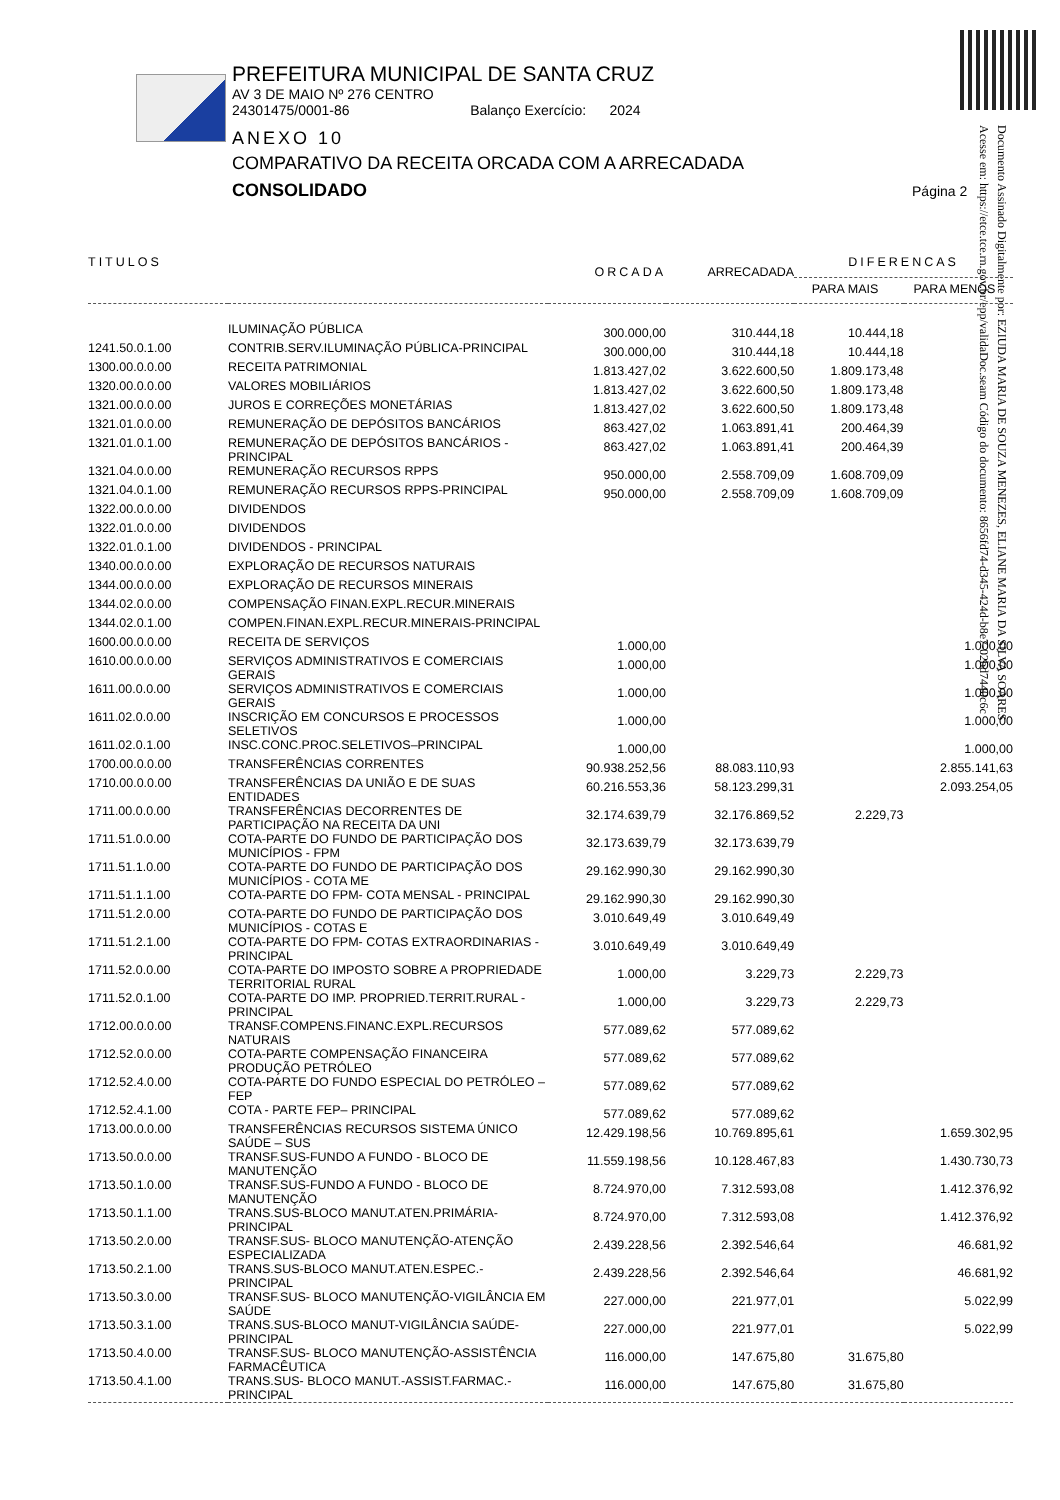PREFEITURA MUNICIPAL DE SANTA CRUZ
AV 3 DE MAIO Nº 276 CENTRO
24301475/0001-86 Balanço Exercício: 2024
ANEXO 10
COMPARATIVO DA RECEITA ORCADA COM A ARRECADADA
CONSOLIDADO Página 2
Documento Assinado Digitalmente por: EZIUDA MARIA DE SOUZA MENEZES, ELIANE MARIA DA SILVA SOARES
Acesse em: https://etce.tce.rn.gov.br/epp/validaDoc.seam Código do documento: 8656fd74-d345-424d-b8e7-02bd7440c6c
| TITULOS | | ORCADA | ARRECADADA | DIFERENCAS PARA MAIS PARA MENOS | |
| --- | --- | --- | --- | --- | --- |
| | ILUMINAÇÃO PÚBLICA | 300.000,00 | 310.444,18 | 10.444,18 | |
| 1241.50.0.1.00 | CONTRIB.SERV.ILUMINAÇÃO PÚBLICA-PRINCIPAL | 300.000,00 | 310.444,18 | 10.444,18 | |
| 1300.00.0.0.00 | RECEITA PATRIMONIAL | 1.813.427,02 | 3.622.600,50 | 1.809.173,48 | |
| 1320.00.0.0.00 | VALORES MOBILIÁRIOS | 1.813.427,02 | 3.622.600,50 | 1.809.173,48 | |
| 1321.00.0.0.00 | JUROS E CORREÇÕES MONETÁRIAS | 1.813.427,02 | 3.622.600,50 | 1.809.173,48 | |
| 1321.01.0.0.00 | REMUNERAÇÃO DE DEPÓSITOS BANCÁRIOS | 863.427,02 | 1.063.891,41 | 200.464,39 | |
| 1321.01.0.1.00 | REMUNERAÇÃO DE DEPÓSITOS BANCÁRIOS - PRINCIPAL | 863.427,02 | 1.063.891,41 | 200.464,39 | |
| 1321.04.0.0.00 | REMUNERAÇÃO RECURSOS RPPS | 950.000,00 | 2.558.709,09 | 1.608.709,09 | |
| 1321.04.0.1.00 | REMUNERAÇÃO RECURSOS RPPS-PRINCIPAL | 950.000,00 | 2.558.709,09 | 1.608.709,09 | |
| 1322.00.0.0.00 | DIVIDENDOS | | | | |
| 1322.01.0.0.00 | DIVIDENDOS | | | | |
| 1322.01.0.1.00 | DIVIDENDOS - PRINCIPAL | | | | |
| 1340.00.0.0.00 | EXPLORAÇÃO DE RECURSOS NATURAIS | | | | |
| 1344.00.0.0.00 | EXPLORAÇÃO DE RECURSOS MINERAIS | | | | |
| 1344.02.0.0.00 | COMPENSAÇÃO FINAN.EXPL.RECUR.MINERAIS | | | | |
| 1344.02.0.1.00 | COMPEN.FINAN.EXPL.RECUR.MINERAIS-PRINCIPAL | | | | |
| 1600.00.0.0.00 | RECEITA DE SERVIÇOS | 1.000,00 | | | 1.000,00 |
| 1610.00.0.0.00 | SERVIÇOS ADMINISTRATIVOS E COMERCIAIS GERAIS | 1.000,00 | | | 1.000,00 |
| 1611.00.0.0.00 | SERVIÇOS ADMINISTRATIVOS E COMERCIAIS GERAIS | 1.000,00 | | | 1.000,00 |
| 1611.02.0.0.00 | INSCRIÇÃO EM CONCURSOS E PROCESSOS SELETIVOS | 1.000,00 | | | 1.000,00 |
| 1611.02.0.1.00 | INSC.CONC.PROC.SELETIVOS–PRINCIPAL | 1.000,00 | | | 1.000,00 |
| 1700.00.0.0.00 | TRANSFERÊNCIAS CORRENTES | 90.938.252,56 | 88.083.110,93 | | 2.855.141,63 |
| 1710.00.0.0.00 | TRANSFERÊNCIAS DA UNIÃO E DE SUAS ENTIDADES | 60.216.553,36 | 58.123.299,31 | | 2.093.254,05 |
| 1711.00.0.0.00 | TRANSFERÊNCIAS DECORRENTES DE PARTICIPAÇÃO NA RECEITA DA UNI | 32.174.639,79 | 32.176.869,52 | 2.229,73 | |
| 1711.51.0.0.00 | COTA-PARTE DO FUNDO DE PARTICIPAÇÃO DOS MUNICÍPIOS - FPM | 32.173.639,79 | 32.173.639,79 | | |
| 1711.51.1.0.00 | COTA-PARTE DO FUNDO DE PARTICIPAÇÃO DOS MUNICÍPIOS - COTA ME | 29.162.990,30 | 29.162.990,30 | | |
| 1711.51.1.1.00 | COTA-PARTE DO FPM- COTA MENSAL - PRINCIPAL | 29.162.990,30 | 29.162.990,30 | | |
| 1711.51.2.0.00 | COTA-PARTE DO FUNDO DE PARTICIPAÇÃO DOS MUNICÍPIOS - COTAS E | 3.010.649,49 | 3.010.649,49 | | |
| 1711.51.2.1.00 | COTA-PARTE DO FPM- COTAS EXTRAORDINARIAS - PRINCIPAL | 3.010.649,49 | 3.010.649,49 | | |
| 1711.52.0.0.00 | COTA-PARTE DO IMPOSTO SOBRE A PROPRIEDADE TERRITORIAL RURAL | 1.000,00 | 3.229,73 | 2.229,73 | |
| 1711.52.0.1.00 | COTA-PARTE DO IMP. PROPRIED.TERRIT.RURAL - PRINCIPAL | 1.000,00 | 3.229,73 | 2.229,73 | |
| 1712.00.0.0.00 | TRANSF.COMPENS.FINANC.EXPL.RECURSOS NATURAIS | 577.089,62 | 577.089,62 | | |
| 1712.52.0.0.00 | COTA-PARTE COMPENSAÇÃO FINANCEIRA PRODUÇÃO PETRÓLEO | 577.089,62 | 577.089,62 | | |
| 1712.52.4.0.00 | COTA-PARTE DO FUNDO ESPECIAL DO PETRÓLEO – FEP | 577.089,62 | 577.089,62 | | |
| 1712.52.4.1.00 | COTA - PARTE FEP– PRINCIPAL | 577.089,62 | 577.089,62 | | |
| 1713.00.0.0.00 | TRANSFERÊNCIAS RECURSOS SISTEMA ÚNICO SAÚDE – SUS | 12.429.198,56 | 10.769.895,61 | | 1.659.302,95 |
| 1713.50.0.0.00 | TRANSF.SUS-FUNDO A FUNDO - BLOCO DE MANUTENÇÃO | 11.559.198,56 | 10.128.467,83 | | 1.430.730,73 |
| 1713.50.1.0.00 | TRANSF.SUS-FUNDO A FUNDO - BLOCO DE MANUTENÇÃO | 8.724.970,00 | 7.312.593,08 | | 1.412.376,92 |
| 1713.50.1.1.00 | TRANS.SUS-BLOCO MANUT.ATEN.PRIMÁRIA-PRINCIPAL | 8.724.970,00 | 7.312.593,08 | | 1.412.376,92 |
| 1713.50.2.0.00 | TRANSF.SUS- BLOCO MANUTENÇÃO-ATENÇÃO ESPECIALIZADA | 2.439.228,56 | 2.392.546,64 | | 46.681,92 |
| 1713.50.2.1.00 | TRANS.SUS-BLOCO MANUT.ATEN.ESPEC.-PRINCIPAL | 2.439.228,56 | 2.392.546,64 | | 46.681,92 |
| 1713.50.3.0.00 | TRANSF.SUS- BLOCO MANUTENÇÃO-VIGILÂNCIA EM SAÚDE | 227.000,00 | 221.977,01 | | 5.022,99 |
| 1713.50.3.1.00 | TRANS.SUS-BLOCO MANUT-VIGILÂNCIA SAÚDE-PRINCIPAL | 227.000,00 | 221.977,01 | | 5.022,99 |
| 1713.50.4.0.00 | TRANSF.SUS- BLOCO MANUTENÇÃO-ASSISTÊNCIA FARMACÊUTICA | 116.000,00 | 147.675,80 | 31.675,80 | |
| 1713.50.4.1.00 | TRANS.SUS- BLOCO MANUT.-ASSIST.FARMAC.-PRINCIPAL | 116.000,00 | 147.675,80 | 31.675,80 | |